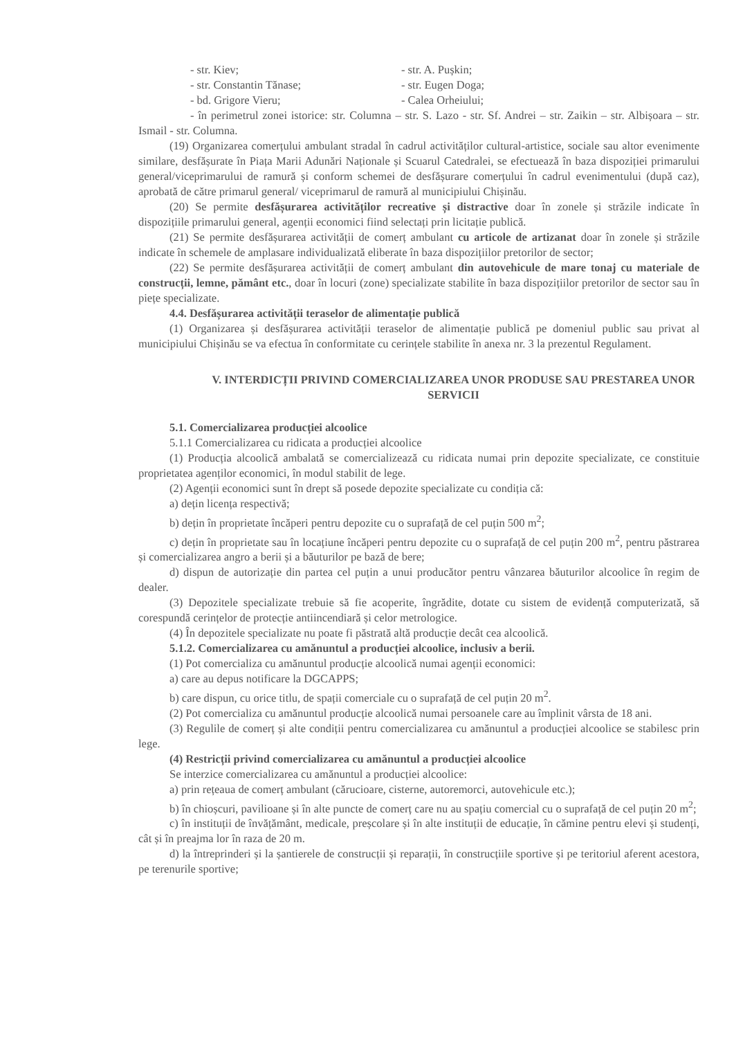- str. Kiev; - str. A. Pușkin;
- str. Constantin Tănase; - str. Eugen Doga;
- bd. Grigore Vieru; - Calea Orheiului;
- în perimetrul zonei istorice: str. Columna – str. S. Lazo - str. Sf. Andrei – str. Zaikin – str. Albișoara – str. Ismail - str. Columna.
(19) Organizarea comerțului ambulant stradal în cadrul activităților cultural-artistice, sociale sau altor evenimente similare, desfășurate în Piața Marii Adunări Naționale și Scuarul Catedralei, se efectuează în baza dispoziției primarului general/viceprimarului de ramură și conform schemei de desfășurare comerțului în cadrul evenimentului (după caz), aprobată de către primarul general/ viceprimarul de ramură al municipiului Chișinău.
(20) Se permite desfășurarea activităților recreative și distractive doar în zonele și străzile indicate în dispozițiile primarului general, agenții economici fiind selectați prin licitație publică.
(21) Se permite desfășurarea activității de comerț ambulant cu articole de artizanat doar în zonele și străzile indicate în schemele de amplasare individualizată eliberate în baza dispozițiilor pretorilor de sector;
(22) Se permite desfășurarea activității de comerț ambulant din autovehicule de mare tonaj cu materiale de construcții, lemne, pământ etc., doar în locuri (zone) specializate stabilite în baza dispozițiilor pretorilor de sector sau în piețe specializate.
4.4. Desfășurarea activității teraselor de alimentație publică
(1) Organizarea și desfășurarea activității teraselor de alimentație publică pe domeniul public sau privat al municipiului Chișinău se va efectua în conformitate cu cerințele stabilite în anexa nr. 3 la prezentul Regulament.
V. INTERDICȚII PRIVIND COMERCIALIZAREA UNOR PRODUSE SAU PRESTAREA UNOR SERVICII
5.1. Comercializarea producției alcoolice
5.1.1 Comercializarea cu ridicata a producției alcoolice
(1) Producția alcoolică ambalată se comercializează cu ridicata numai prin depozite specializate, ce constituie proprietatea agenților economici, în modul stabilit de lege.
(2) Agenții economici sunt în drept să posede depozite specializate cu condiția că:
a) dețin licența respectivă;
b) dețin în proprietate încăperi pentru depozite cu o suprafață de cel puțin 500 m<sup>2</sup>;
c) dețin în proprietate sau în locațiune încăperi pentru depozite cu o suprafață de cel puțin 200 m<sup>2</sup>, pentru păstrarea și comercializarea angro a berii și a băuturilor pe bază de bere;
d) dispun de autorizație din partea cel puțin a unui producător pentru vânzarea băuturilor alcoolice în regim de dealer.
(3) Depozitele specializate trebuie să fie acoperite, îngrădite, dotate cu sistem de evidență computerizată, să corespundă cerințelor de protecție antiincendiară și celor metrologice.
(4) În depozitele specializate nu poate fi păstrată altă producție decât cea alcoolică.
5.1.2. Comercializarea cu amănuntul a producției alcoolice, inclusiv a berii.
(1) Pot comercializa cu amănuntul producție alcoolică numai agenții economici:
a) care au depus notificare la DGCAPPS;
b) care dispun, cu orice titlu, de spații comerciale cu o suprafață de cel puțin 20 m<sup>2</sup>.
(2) Pot comercializa cu amănuntul producție alcoolică numai persoanele care au împlinit vârsta de 18 ani.
(3) Regulile de comerț și alte condiții pentru comercializarea cu amănuntul a producției alcoolice se stabilesc prin lege.
(4) Restricții privind comercializarea cu amănuntul a producției alcoolice
Se interzice comercializarea cu amănuntul a producției alcoolice:
a) prin rețeaua de comerț ambulant (cărucioare, cisterne, autoremorci, autovehicule etc.);
b) în chioșcuri, pavilioane și în alte puncte de comerț care nu au spațiu comercial cu o suprafață de cel puțin 20 m<sup>2</sup>;
c) în instituții de învățământ, medicale, preșcolare și în alte instituții de educație, în cămine pentru elevi și studenți, cât și în preajma lor în raza de 20 m.
d) la întreprinderi și la șantierele de construcții și reparații, în construcțiile sportive și pe teritoriul aferent acestora, pe terenurile sportive;